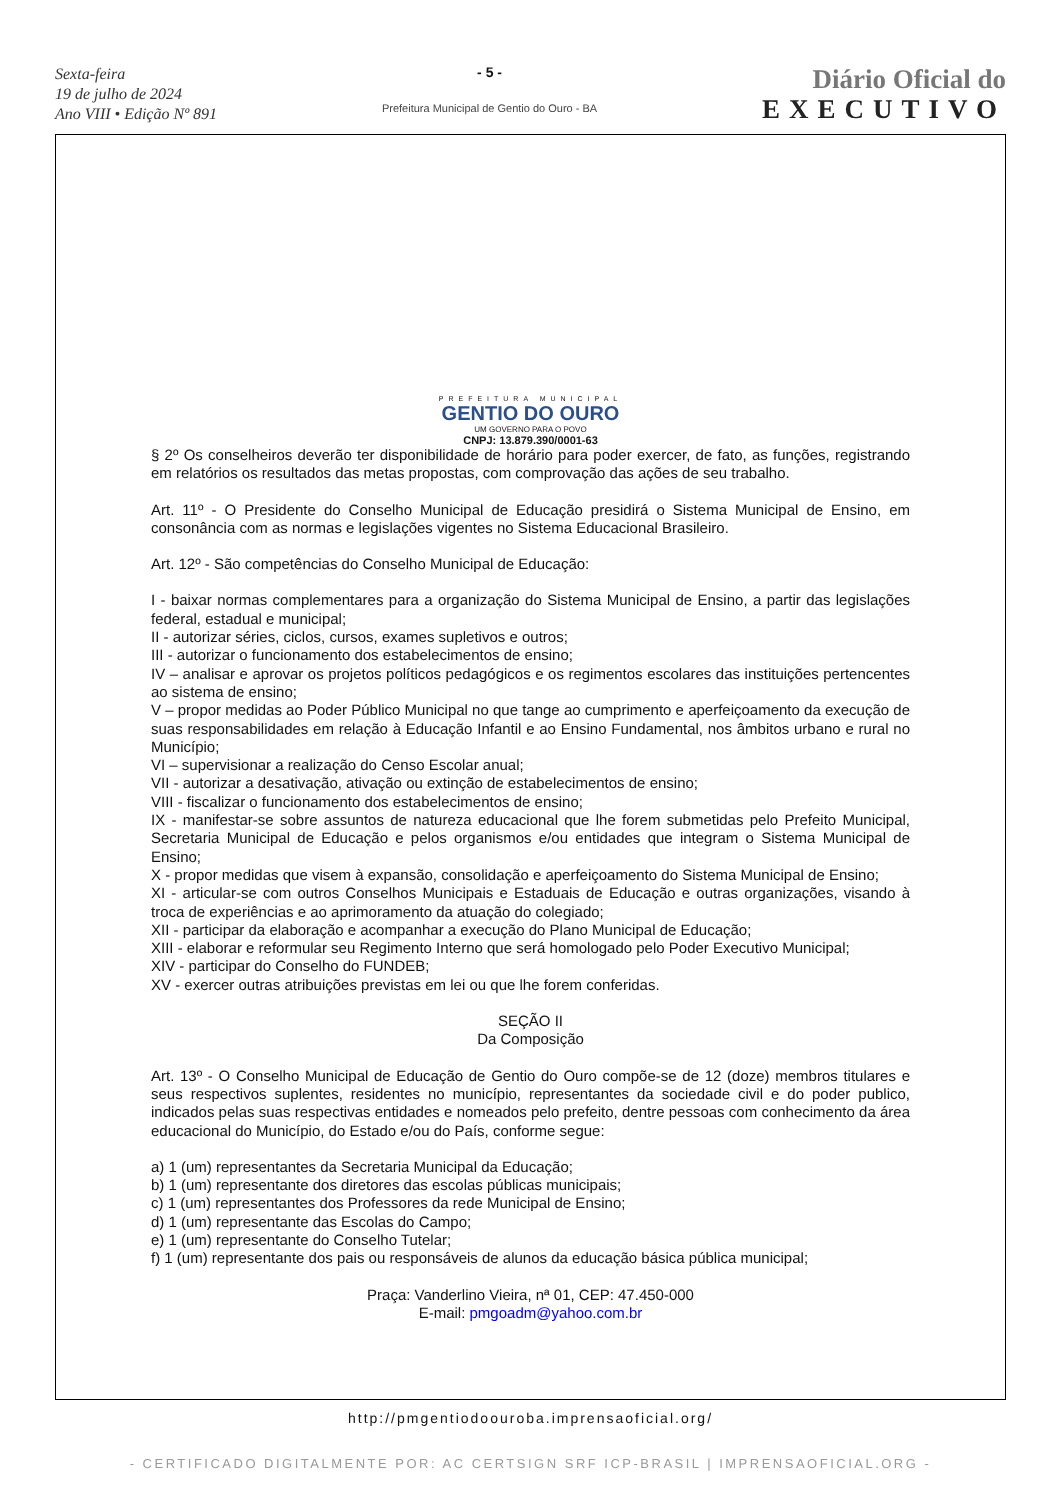Sexta-feira
19 de julho de 2024
Ano VIII • Edição Nº 891
- 5 -
Prefeitura Municipal de Gentio do Ouro - BA
Diário Oficial do
EXECUTIVO
PREFEITURA MUNICIPAL
GENTIO DO OURO
UM GOVERNO PARA O POVO
CNPJ: 13.879.390/0001-63
§ 2º Os conselheiros deverão ter disponibilidade de horário para poder exercer, de fato, as funções, registrando em relatórios os resultados das metas propostas, com comprovação das ações de seu trabalho.
Art. 11º - O Presidente do Conselho Municipal de Educação presidirá o Sistema Municipal de Ensino, em consonância com as normas e legislações vigentes no Sistema Educacional Brasileiro.
Art. 12º - São competências do Conselho Municipal de Educação:
I - baixar normas complementares para a organização do Sistema Municipal de Ensino, a partir das legislações federal, estadual e municipal;
II - autorizar séries, ciclos, cursos, exames supletivos e outros;
III - autorizar o funcionamento dos estabelecimentos de ensino;
IV – analisar e aprovar os projetos políticos pedagógicos e os regimentos escolares das instituições pertencentes ao sistema de ensino;
V – propor medidas ao Poder Público Municipal no que tange ao cumprimento e aperfeiçoamento da execução de suas responsabilidades em relação à Educação Infantil e ao Ensino Fundamental, nos âmbitos urbano e rural no Município;
VI – supervisionar a realização do Censo Escolar anual;
VII - autorizar a desativação, ativação ou extinção de estabelecimentos de ensino;
VIII - fiscalizar o funcionamento dos estabelecimentos de ensino;
IX - manifestar-se sobre assuntos de natureza educacional que lhe forem submetidas pelo Prefeito Municipal, Secretaria Municipal de Educação e pelos organismos e/ou entidades que integram o Sistema Municipal de Ensino;
X - propor medidas que visem à expansão, consolidação e aperfeiçoamento do Sistema Municipal de Ensino;
XI - articular-se com outros Conselhos Municipais e Estaduais de Educação e outras organizações, visando à troca de experiências e ao aprimoramento da atuação do colegiado;
XII - participar da elaboração e acompanhar a execução do Plano Municipal de Educação;
XIII - elaborar e reformular seu Regimento Interno que será homologado pelo Poder Executivo Municipal;
XIV - participar do Conselho do FUNDEB;
XV - exercer outras atribuições previstas em lei ou que lhe forem conferidas.
SEÇÃO II
Da Composição
Art. 13º - O Conselho Municipal de Educação de Gentio do Ouro compõe-se de 12 (doze) membros titulares e seus respectivos suplentes, residentes no município, representantes da sociedade civil e do poder publico, indicados pelas suas respectivas entidades e nomeados pelo prefeito, dentre pessoas com conhecimento da área educacional do Município, do Estado e/ou do País, conforme segue:
a) 1 (um) representantes da Secretaria Municipal da Educação;
b) 1 (um) representante dos diretores das escolas públicas municipais;
c) 1 (um) representantes dos Professores da rede Municipal de Ensino;
d) 1 (um) representante das Escolas do Campo;
e) 1 (um) representante do Conselho Tutelar;
f) 1 (um) representante dos pais ou responsáveis de alunos da educação básica pública municipal;
Praça: Vanderlino Vieira, nª 01, CEP: 47.450-000
E-mail: pmgoadm@yahoo.com.br
http://pmgentiodoouroba.imprensaoficial.org/
- CERTIFICADO DIGITALMENTE POR: AC CERTSIGN SRF ICP-BRASIL | IMPRENSAOFICIAL.ORG -